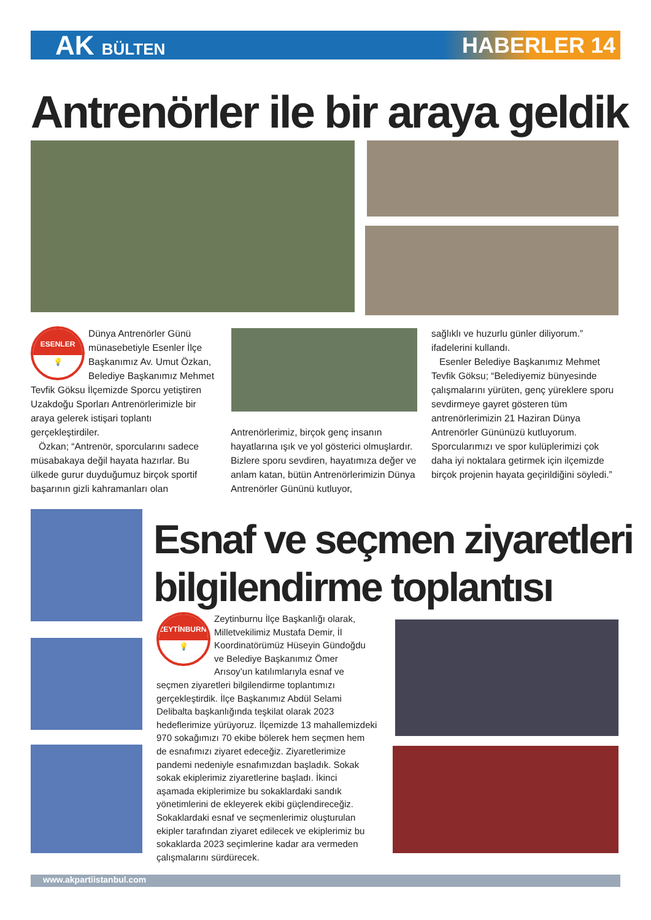AK BÜLTEN
HABERLER 14
Antrenörler ile bir araya geldik
ESENLER
💡
Dünya Antrenörler Günü münasebetiyle Esenler İlçe Başkanımız Av. Umut Özkan, Belediye Başkanımız Mehmet Tevfik Göksu İlçemizde Sporcu yetiştiren Uzakdoğu Sporları Antrenörlerimizle bir araya gelerek istişari toplantı gerçekleştirdiler.
Özkan; “Antrenör, sporcularını sadece müsabakaya değil hayata hazırlar. Bu ülkede gurur duyduğumuz birçok sportif başarının gizli kahramanları olan
Antrenörlerimiz, birçok genç insanın hayatlarına ışık ve yol gösterici olmuşlardır. Bizlere sporu sevdiren, hayatımıza değer ve anlam katan, bütün Antrenörlerimizin Dünya Antrenörler Gününü kutluyor,
sağlıklı ve huzurlu günler diliyorum.” ifadelerini kullandı.
Esenler Belediye Başkanımız Mehmet Tevfik Göksu; “Belediyemiz bünyesinde çalışmalarını yürüten, genç yüreklere sporu sevdirmeye gayret gösteren tüm antrenörlerimizin 21 Haziran Dünya Antrenörler Gününüzü kutluyorum. Sporcularımızı ve spor kulüplerimizi çok daha iyi noktalara getirmek için ilçemizde birçok projenin hayata geçirildiğini söyledi.”
Esnaf ve seçmen ziyaretleri
bilgilendirme toplantısı
ZEYTİNBURNU
💡
Zeytinburnu İlçe Başkanlığı olarak, Milletvekilimiz Mustafa Demir, İl Koordinatörümüz Hüseyin Gündoğdu ve Belediye Başkanımız Ömer Arısoy’un katılımlarıyla esnaf ve seçmen ziyaretleri bilgilendirme toplantımızı gerçekleştirdik. İlçe Başkanımız Abdül Selami Delibalta başkanlığında teşkilat olarak 2023 hedeflerimize yürüyoruz. İlçemizde 13 mahallemizdeki 970 sokağımızı 70 ekibe bölerek hem seçmen hem de esnafımızı ziyaret edeceğiz. Ziyaretlerimize pandemi nedeniyle esnafımızdan başladık. Sokak sokak ekiplerimiz ziyaretlerine başladı. İkinci aşamada ekiplerimize bu sokaklardaki sandık yönetimlerini de ekleyerek ekibi güçlendireceğiz. Sokaklardaki esnaf ve seçmenlerimiz oluşturulan ekipler tarafından ziyaret edilecek ve ekiplerimiz bu sokaklarda 2023 seçimlerine kadar ara vermeden çalışmalarını sürdürecek.
www.akpartiistanbul.com